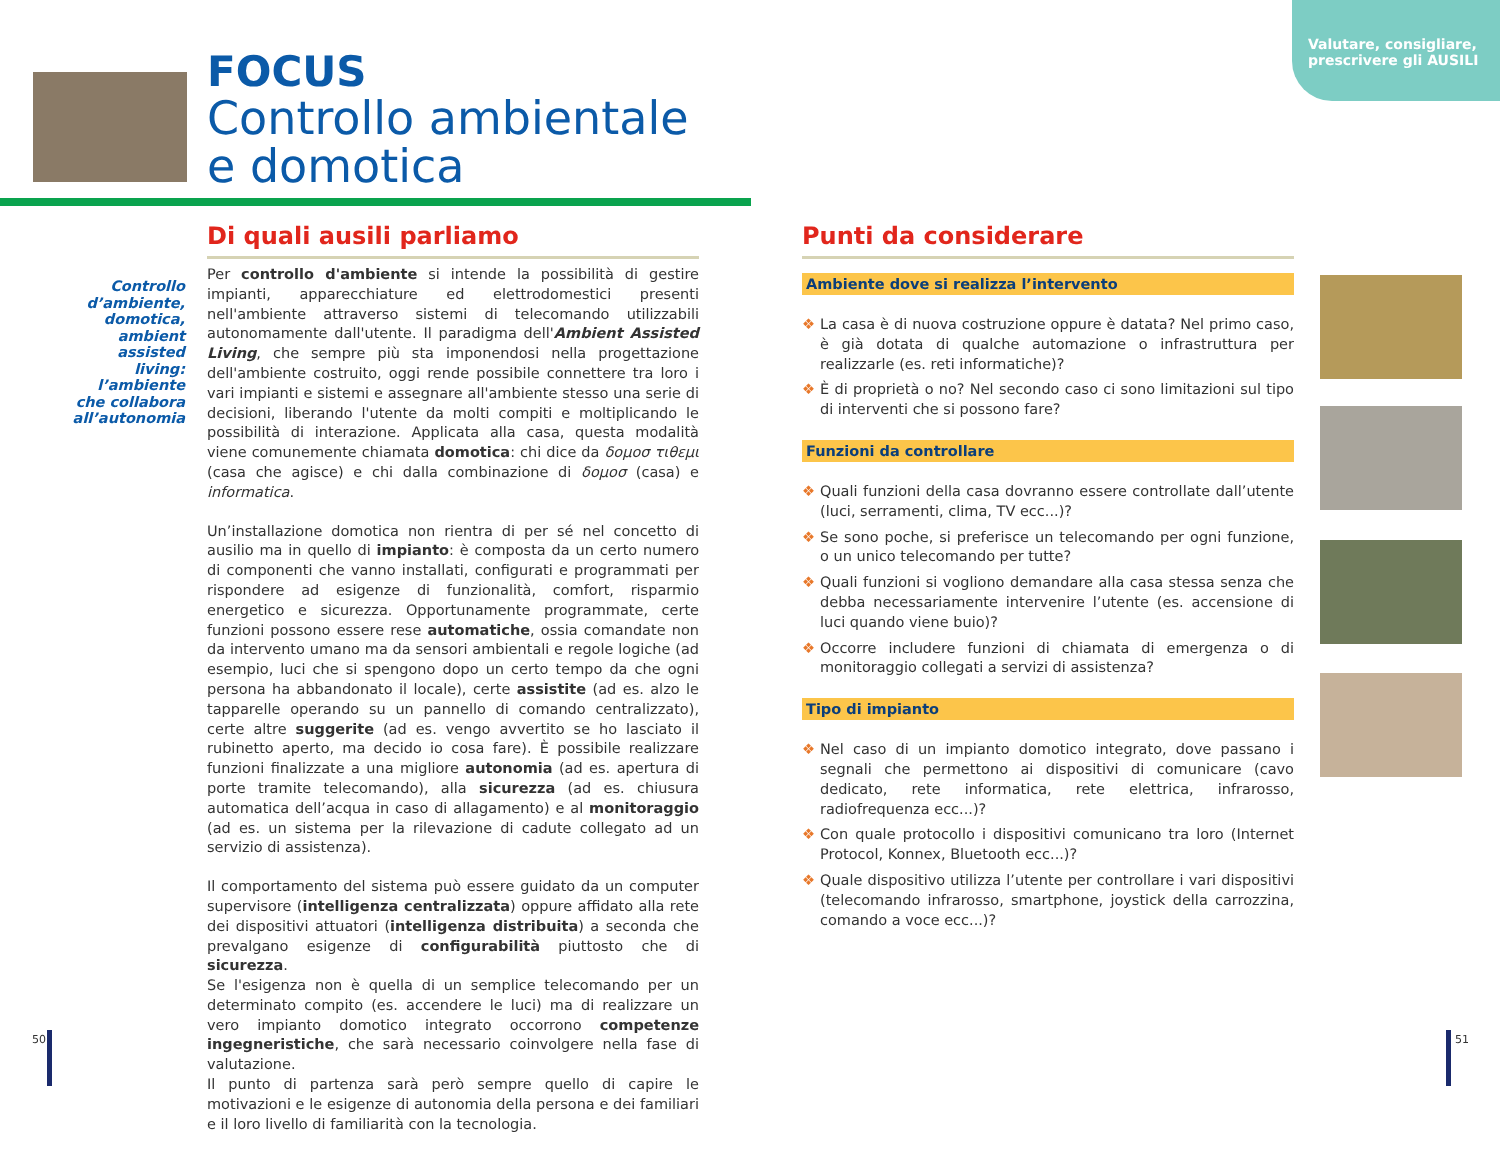Valutare, consigliare, prescrivere gli AUSILI
FOCUS
Controllo ambientale
e domotica
Controllo d’ambiente, domotica, ambient assisted living: l’ambiente che collabora all’autonomia
Di quali ausili parliamo
Per controllo d'ambiente si intende la possibilità di gestire impianti, apparecchiature ed elettrodomestici presenti nell'ambiente attraverso sistemi di telecomando utilizzabili autonomamente dall'utente. Il paradigma dell'Ambient Assisted Living, che sempre più sta imponendosi nella progettazione dell'ambiente costruito, oggi rende possibile connettere tra loro i vari impianti e sistemi e assegnare all'ambiente stesso una serie di decisioni, liberando l'utente da molti compiti e moltiplicando le possibilità di interazione. Applicata alla casa, questa modalità viene comunemente chiamata domotica: chi dice da δομοσ τιθεμι (casa che agisce) e chi dalla combinazione di δομοσ (casa) e informatica.
Un’installazione domotica non rientra di per sé nel concetto di ausilio ma in quello di impianto: è composta da un certo numero di componenti che vanno installati, configurati e programmati per rispondere ad esigenze di funzionalità, comfort, risparmio energetico e sicurezza. Opportunamente programmate, certe funzioni possono essere rese automatiche, ossia comandate non da intervento umano ma da sensori ambientali e regole logiche (ad esempio, luci che si spengono dopo un certo tempo da che ogni persona ha abbandonato il locale), certe assistite (ad es. alzo le tapparelle operando su un pannello di comando centralizzato), certe altre suggerite (ad es. vengo avvertito se ho lasciato il rubinetto aperto, ma decido io cosa fare). È possibile realizzare funzioni finalizzate a una migliore autonomia (ad es. apertura di porte tramite telecomando), alla sicurezza (ad es. chiusura automatica dell’acqua in caso di allagamento) e al monitoraggio (ad es. un sistema per la rilevazione di cadute collegato ad un servizio di assistenza).
Il comportamento del sistema può essere guidato da un computer supervisore (intelligenza centralizzata) oppure affidato alla rete dei dispositivi attuatori (intelligenza distribuita) a seconda che prevalgano esigenze di configurabilità piuttosto che di sicurezza.
Se l'esigenza non è quella di un semplice telecomando per un determinato compito (es. accendere le luci) ma di realizzare un vero impianto domotico integrato occorrono competenze ingegneristiche, che sarà necessario coinvolgere nella fase di valutazione.
Il punto di partenza sarà però sempre quello di capire le motivazioni e le esigenze di autonomia della persona e dei familiari e il loro livello di familiarità con la tecnologia.
Punti da considerare
Ambiente dove si realizza l’intervento
❖ La casa è di nuova costruzione oppure è datata? Nel primo caso, è già dotata di qualche automazione o infrastruttura per realizzarle (es. reti informatiche)?
❖ È di proprietà o no? Nel secondo caso ci sono limitazioni sul tipo di interventi che si possono fare?
Funzioni da controllare
❖ Quali funzioni della casa dovranno essere controllate dall’utente (luci, serramenti, clima, TV ecc...)?
❖ Se sono poche, si preferisce un telecomando per ogni funzione, o un unico telecomando per tutte?
❖ Quali funzioni si vogliono demandare alla casa stessa senza che debba necessariamente intervenire l’utente (es. accensione di luci quando viene buio)?
❖ Occorre includere funzioni di chiamata di emergenza o di monitoraggio collegati a servizi di assistenza?
Tipo di impianto
❖ Nel caso di un impianto domotico integrato, dove passano i segnali che permettono ai dispositivi di comunicare (cavo dedicato, rete informatica, rete elettrica, infrarosso, radiofrequenza ecc...)?
❖ Con quale protocollo i dispositivi comunicano tra loro (Internet Protocol, Konnex, Bluetooth ecc...)?
❖ Quale dispositivo utilizza l’utente per controllare i vari dispositivi (telecomando infrarosso, smartphone, joystick della carrozzina, comando a voce ecc...)?
50 51